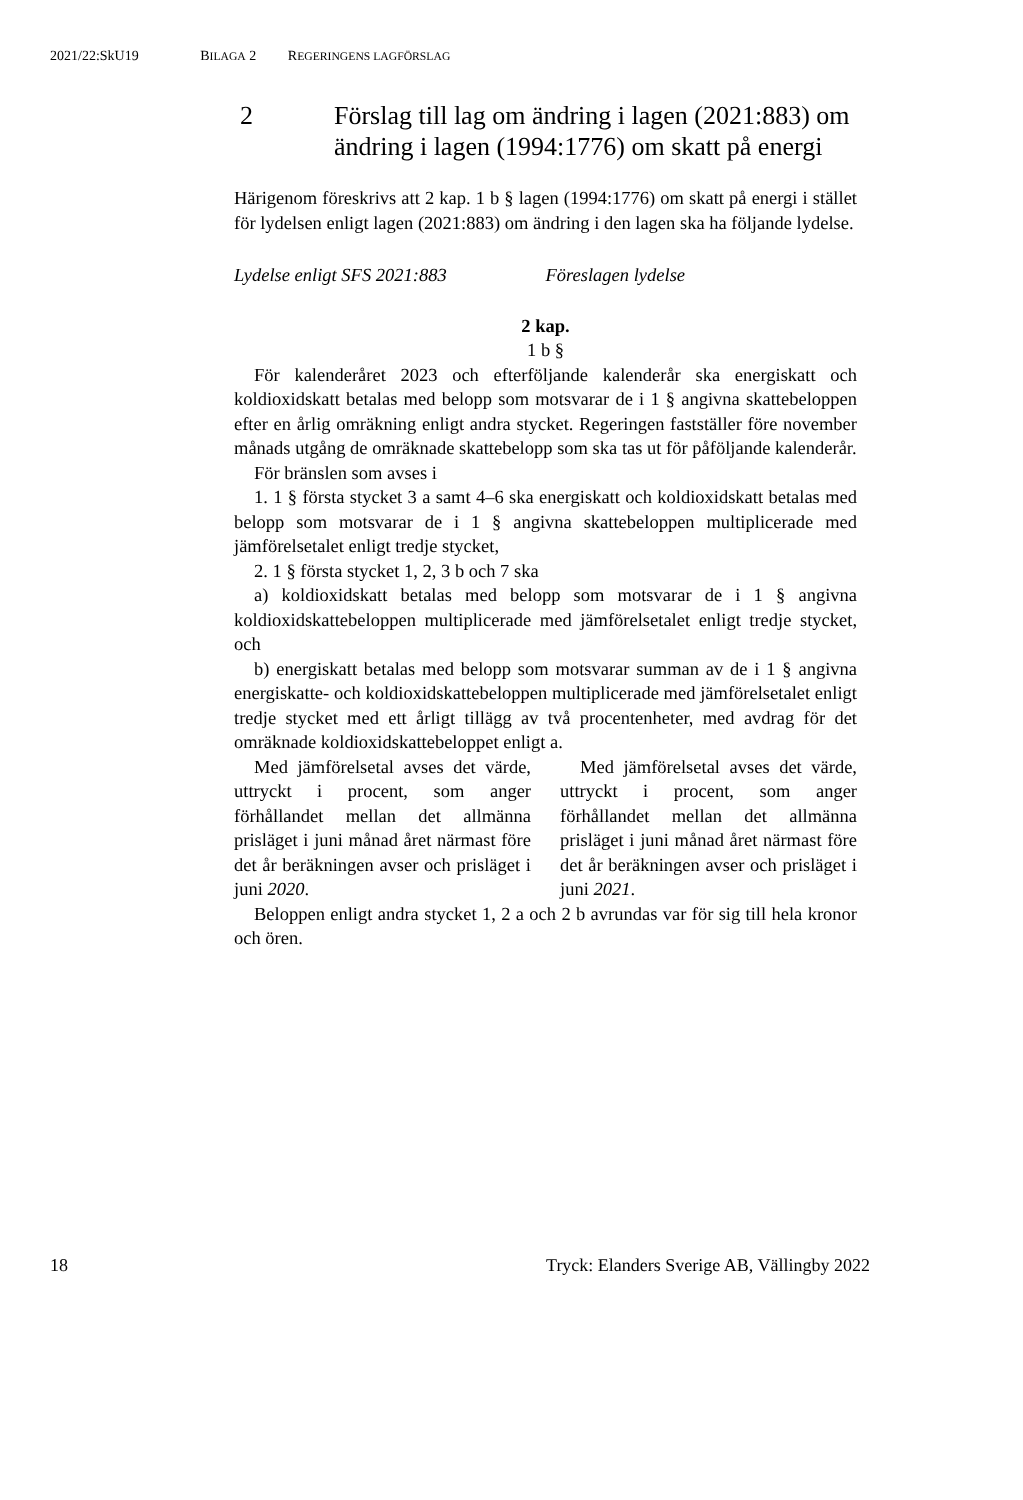2021/22:SkU19 BILAGA 2 REGERINGENS LAGFÖRSLAG
2 Förslag till lag om ändring i lagen (2021:883) om ändring i lagen (1994:1776) om skatt på energi
Härigenom föreskrivs att 2 kap. 1 b § lagen (1994:1776) om skatt på energi i stället för lydelsen enligt lagen (2021:883) om ändring i den lagen ska ha följande lydelse.
Lydelse enligt SFS 2021:883 Föreslagen lydelse
2 kap.
1 b §
För kalenderåret 2023 och efterföljande kalenderår ska energiskatt och koldioxidskatt betalas med belopp som motsvarar de i 1 § angivna skattebeloppen efter en årlig omräkning enligt andra stycket. Regeringen fastställer före november månads utgång de omräknade skattebelopp som ska tas ut för påföljande kalenderår.
För bränslen som avses i
1. 1 § första stycket 3 a samt 4–6 ska energiskatt och koldioxidskatt betalas med belopp som motsvarar de i 1 § angivna skattebeloppen multiplicerade med jämförelsetalet enligt tredje stycket,
2. 1 § första stycket 1, 2, 3 b och 7 ska
a) koldioxidskatt betalas med belopp som motsvarar de i 1 § angivna koldioxidskattebeloppen multiplicerade med jämförelsetalet enligt tredje stycket, och
b) energiskatt betalas med belopp som motsvarar summan av de i 1 § angivna energiskatte- och koldioxidskattebeloppen multiplicerade med jämförelsetalet enligt tredje stycket med ett årligt tillägg av två procentenheter, med avdrag för det omräknade koldioxidskattebeloppet enligt a.
Med jämförelsetal avses det värde, uttryckt i procent, som anger förhållandet mellan det allmänna prisläget i juni månad året närmast före det år beräkningen avser och prisläget i juni 2020.
Med jämförelsetal avses det värde, uttryckt i procent, som anger förhållandet mellan det allmänna prisläget i juni månad året närmast före det år beräkningen avser och prisläget i juni 2021.
Beloppen enligt andra stycket 1, 2 a och 2 b avrundas var för sig till hela kronor och ören.
18 Tryck: Elanders Sverige AB, Vällingby 2022